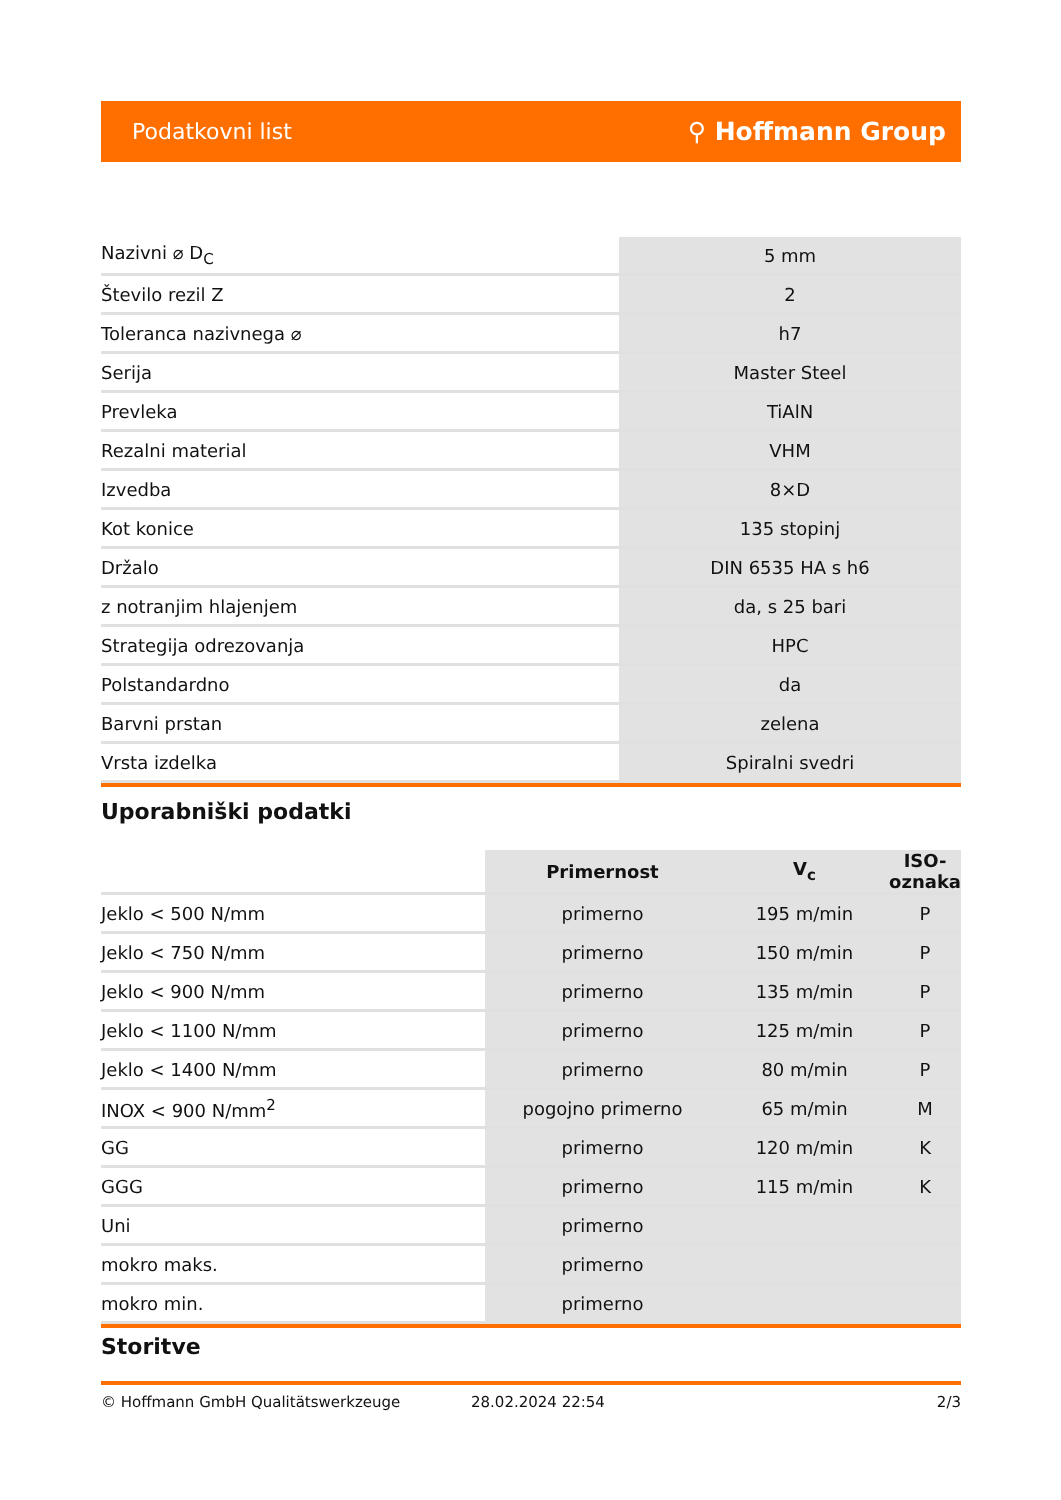Podatkovni list ⚲ Hoffmann Group
| Nazivni ⌀ D<sub>C</sub> | 5 mm |
| Število rezil Z | 2 |
| Toleranca nazivnega ⌀ | h7 |
| Serija | Master Steel |
| Prevleka | TiAlN |
| Rezalni material | VHM |
| Izvedba | 8×D |
| Kot konice | 135 stopinj |
| Držalo | DIN 6535 HA s h6 |
| z notranjim hlajenjem | da, s 25 bari |
| Strategija odrezovanja | HPC |
| Polstandardno | da |
| Barvni prstan | zelena |
| Vrsta izdelka | Spiralni svedri |
Uporabniški podatki
| | Primernost | V<sub>c</sub> | ISO-oznaka |
| --- | --- | --- | --- |
| Jeklo < 500 N/mm | primerno | 195 m/min | P |
| Jeklo < 750 N/mm | primerno | 150 m/min | P |
| Jeklo < 900 N/mm | primerno | 135 m/min | P |
| Jeklo < 1100 N/mm | primerno | 125 m/min | P |
| Jeklo < 1400 N/mm | primerno | 80 m/min | P |
| INOX < 900 N/mm<sup>2</sup> | pogojno primerno | 65 m/min | M |
| GG | primerno | 120 m/min | K |
| GGG | primerno | 115 m/min | K |
| Uni | primerno | | |
| mokro maks. | primerno | | |
| mokro min. | primerno | | |
Storitve
© Hoffmann GmbH Qualitätswerkzeuge 28.02.2024 22:54 2/3